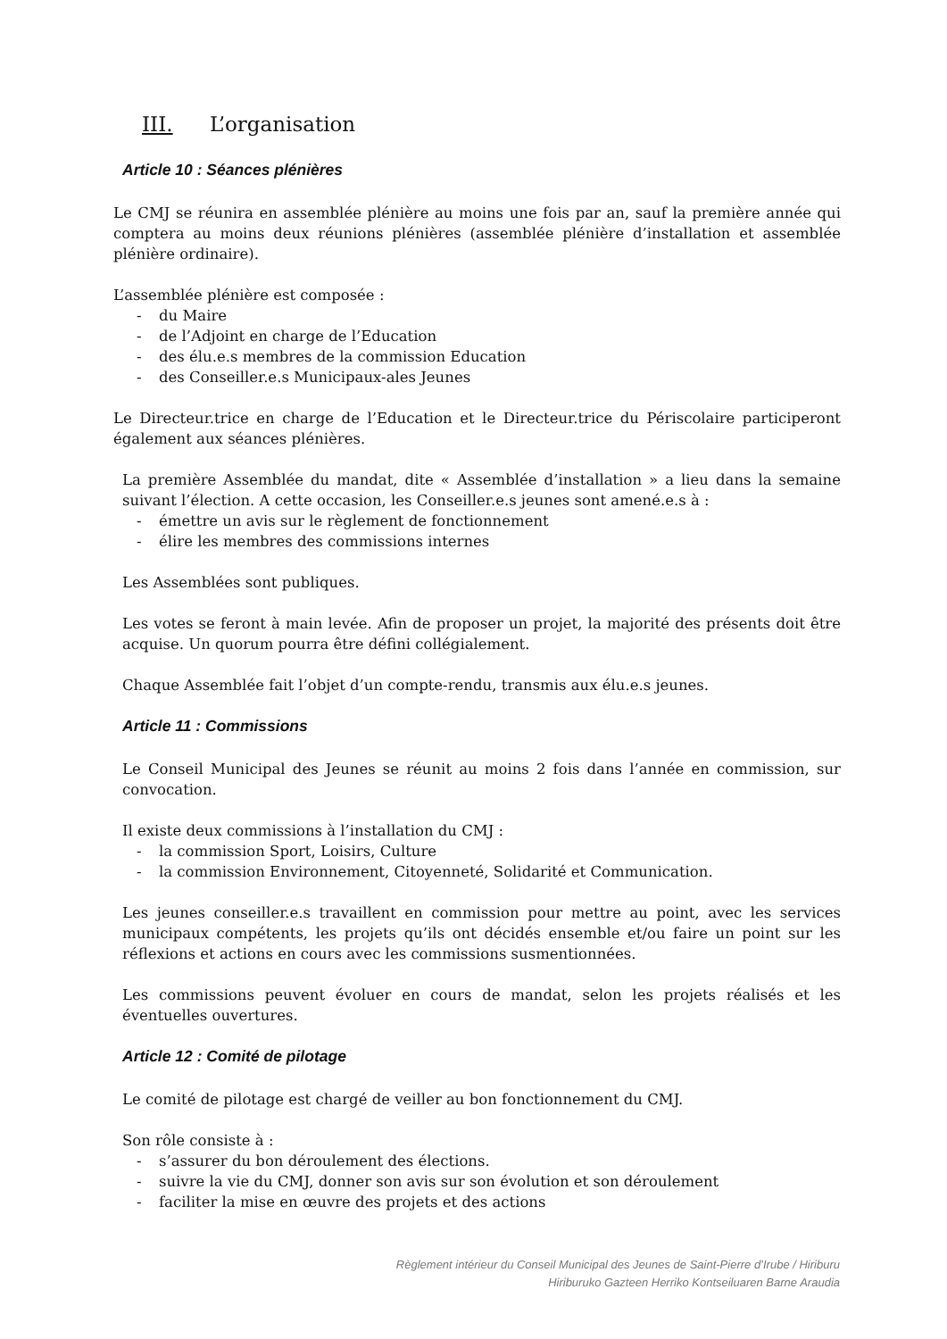III. L’organisation
Article 10 : Séances plénières
Le CMJ se réunira en assemblée plénière au moins une fois par an, sauf la première année qui comptera au moins deux réunions plénières (assemblée plénière d’installation et assemblée plénière ordinaire).
L’assemblée plénière est composée :
- du Maire
- de l’Adjoint en charge de l’Education
- des élu.e.s membres de la commission Education
- des Conseiller.e.s Municipaux-ales Jeunes
Le Directeur.trice en charge de l’Education et le Directeur.trice du Périscolaire participeront également aux séances plénières.
La première Assemblée du mandat, dite « Assemblée d’installation » a lieu dans la semaine suivant l’élection. A cette occasion, les Conseiller.e.s jeunes sont amené.e.s à :
- émettre un avis sur le règlement de fonctionnement
- élire les membres des commissions internes
Les Assemblées sont publiques.
Les votes se feront à main levée. Afin de proposer un projet, la majorité des présents doit être acquise. Un quorum pourra être défini collégialement.
Chaque Assemblée fait l’objet d’un compte-rendu, transmis aux élu.e.s jeunes.
Article 11 : Commissions
Le Conseil Municipal des Jeunes se réunit au moins 2 fois dans l’année en commission, sur convocation.
Il existe deux commissions à l’installation du CMJ :
- la commission Sport, Loisirs, Culture
- la commission Environnement, Citoyenneté, Solidarité et Communication.
Les jeunes conseiller.e.s travaillent en commission pour mettre au point, avec les services municipaux compétents, les projets qu’ils ont décidés ensemble et/ou faire un point sur les réflexions et actions en cours avec les commissions susmentionnées.
Les commissions peuvent évoluer en cours de mandat, selon les projets réalisés et les éventuelles ouvertures.
Article 12 : Comité de pilotage
Le comité de pilotage est chargé de veiller au bon fonctionnement du CMJ.
Son rôle consiste à :
- s’assurer du bon déroulement des élections.
- suivre la vie du CMJ, donner son avis sur son évolution et son déroulement
- faciliter la mise en œuvre des projets et des actions
Règlement intérieur du Conseil Municipal des Jeunes de Saint-Pierre d’Irube / Hiriburu
Hiriburuko Gazteen Herriko Kontseiluaren Barne Araudia